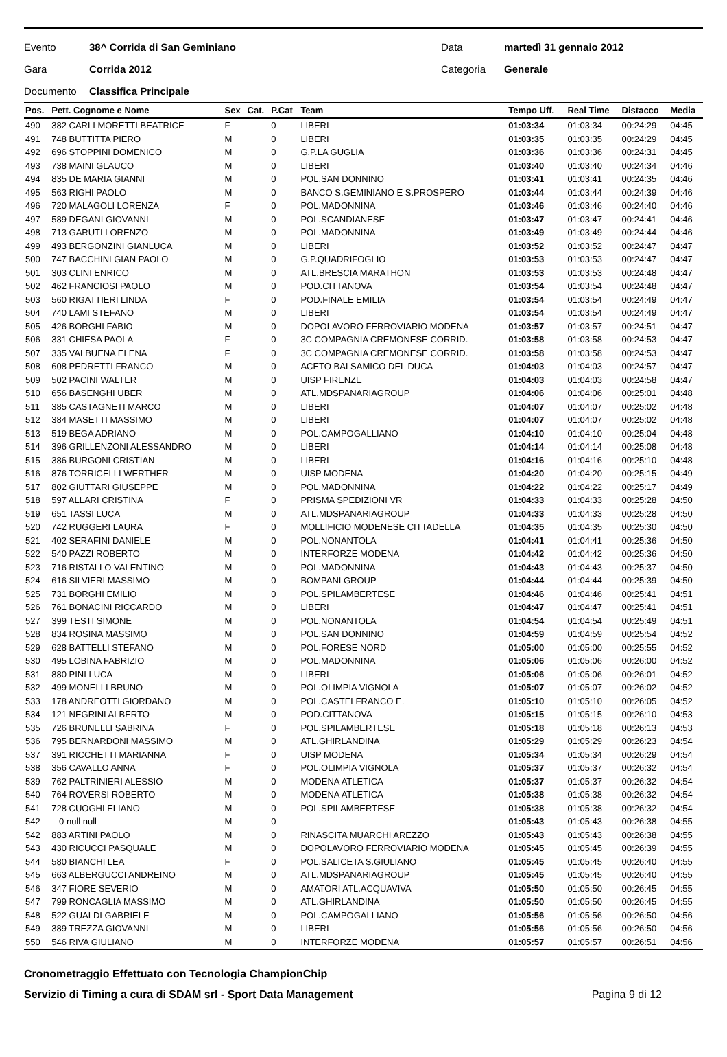Evento 38^ Corrida di San Geminiano Data martedì 31 gennaio 2012
Gara Corrida 2012 Categoria Generale
Documento Classifica Principale
| Pos. | Pett. Cognome e Nome | Sex | Cat. | P.Cat | Team | Tempo Uff. | Real Time | Distacco | Media |
| --- | --- | --- | --- | --- | --- | --- | --- | --- | --- |
| 490 | 382 CARLI MORETTI BEATRICE | F | | 0 | LIBERI | 01:03:34 | 01:03:34 | 00:24:29 | 04:45 |
| 491 | 748 BUTTITTA PIERO | M | | 0 | LIBERI | 01:03:35 | 01:03:35 | 00:24:29 | 04:45 |
| 492 | 696 STOPPINI DOMENICO | M | | 0 | G.P.LA GUGLIA | 01:03:36 | 01:03:36 | 00:24:31 | 04:45 |
| 493 | 738 MAINI GLAUCO | M | | 0 | LIBERI | 01:03:40 | 01:03:40 | 00:24:34 | 04:46 |
| 494 | 835 DE MARIA GIANNI | M | | 0 | POL.SAN DONNINO | 01:03:41 | 01:03:41 | 00:24:35 | 04:46 |
| 495 | 563 RIGHI PAOLO | M | | 0 | BANCO S.GEMINIANO E S.PROSPERO | 01:03:44 | 01:03:44 | 00:24:39 | 04:46 |
| 496 | 720 MALAGOLI LORENZA | F | | 0 | POL.MADONNINA | 01:03:46 | 01:03:46 | 00:24:40 | 04:46 |
| 497 | 589 DEGANI GIOVANNI | M | | 0 | POL.SCANDIANESE | 01:03:47 | 01:03:47 | 00:24:41 | 04:46 |
| 498 | 713 GARUTI LORENZO | M | | 0 | POL.MADONNINA | 01:03:49 | 01:03:49 | 00:24:44 | 04:46 |
| 499 | 493 BERGONZINI GIANLUCA | M | | 0 | LIBERI | 01:03:52 | 01:03:52 | 00:24:47 | 04:47 |
| 500 | 747 BACCHINI GIAN PAOLO | M | | 0 | G.P.QUADRIFOGLIO | 01:03:53 | 01:03:53 | 00:24:47 | 04:47 |
| 501 | 303 CLINI ENRICO | M | | 0 | ATL.BRESCIA MARATHON | 01:03:53 | 01:03:53 | 00:24:48 | 04:47 |
| 502 | 462 FRANCIOSI PAOLO | M | | 0 | POD.CITTANOVA | 01:03:54 | 01:03:54 | 00:24:48 | 04:47 |
| 503 | 560 RIGATTIERI LINDA | F | | 0 | POD.FINALE EMILIA | 01:03:54 | 01:03:54 | 00:24:49 | 04:47 |
| 504 | 740 LAMI STEFANO | M | | 0 | LIBERI | 01:03:54 | 01:03:54 | 00:24:49 | 04:47 |
| 505 | 426 BORGHI FABIO | M | | 0 | DOPOLAVORO FERROVIARIO MODENA | 01:03:57 | 01:03:57 | 00:24:51 | 04:47 |
| 506 | 331 CHIESA PAOLA | F | | 0 | 3C COMPAGNIA CREMONESE CORRID. | 01:03:58 | 01:03:58 | 00:24:53 | 04:47 |
| 507 | 335 VALBUENA ELENA | F | | 0 | 3C COMPAGNIA CREMONESE CORRID. | 01:03:58 | 01:03:58 | 00:24:53 | 04:47 |
| 508 | 608 PEDRETTI FRANCO | M | | 0 | ACETO BALSAMICO DEL DUCA | 01:04:03 | 01:04:03 | 00:24:57 | 04:47 |
| 509 | 502 PACINI WALTER | M | | 0 | UISP FIRENZE | 01:04:03 | 01:04:03 | 00:24:58 | 04:47 |
| 510 | 656 BASENGHI UBER | M | | 0 | ATL.MDSPANARIAGROUP | 01:04:06 | 01:04:06 | 00:25:01 | 04:48 |
| 511 | 385 CASTAGNETI MARCO | M | | 0 | LIBERI | 01:04:07 | 01:04:07 | 00:25:02 | 04:48 |
| 512 | 384 MASETTI MASSIMO | M | | 0 | LIBERI | 01:04:07 | 01:04:07 | 00:25:02 | 04:48 |
| 513 | 519 BEGA ADRIANO | M | | 0 | POL.CAMPOGALLIANO | 01:04:10 | 01:04:10 | 00:25:04 | 04:48 |
| 514 | 396 GRILLENZONI ALESSANDRO | M | | 0 | LIBERI | 01:04:14 | 01:04:14 | 00:25:08 | 04:48 |
| 515 | 386 BURGONI CRISTIAN | M | | 0 | LIBERI | 01:04:16 | 01:04:16 | 00:25:10 | 04:48 |
| 516 | 876 TORRICELLI WERTHER | M | | 0 | UISP MODENA | 01:04:20 | 01:04:20 | 00:25:15 | 04:49 |
| 517 | 802 GIUTTARI GIUSEPPE | M | | 0 | POL.MADONNINA | 01:04:22 | 01:04:22 | 00:25:17 | 04:49 |
| 518 | 597 ALLARI CRISTINA | F | | 0 | PRISMA SPEDIZIONI VR | 01:04:33 | 01:04:33 | 00:25:28 | 04:50 |
| 519 | 651 TASSI LUCA | M | | 0 | ATL.MDSPANARIAGROUP | 01:04:33 | 01:04:33 | 00:25:28 | 04:50 |
| 520 | 742 RUGGERI LAURA | F | | 0 | MOLLIFICIO MODENESE CITTADELLA | 01:04:35 | 01:04:35 | 00:25:30 | 04:50 |
| 521 | 402 SERAFINI DANIELE | M | | 0 | POL.NONANTOLA | 01:04:41 | 01:04:41 | 00:25:36 | 04:50 |
| 522 | 540 PAZZI ROBERTO | M | | 0 | INTERFORZE MODENA | 01:04:42 | 01:04:42 | 00:25:36 | 04:50 |
| 523 | 716 RISTALLO VALENTINO | M | | 0 | POL.MADONNINA | 01:04:43 | 01:04:43 | 00:25:37 | 04:50 |
| 524 | 616 SILVIERI MASSIMO | M | | 0 | BOMPANI GROUP | 01:04:44 | 01:04:44 | 00:25:39 | 04:50 |
| 525 | 731 BORGHI EMILIO | M | | 0 | POL.SPILAMBERTESE | 01:04:46 | 01:04:46 | 00:25:41 | 04:51 |
| 526 | 761 BONACINI RICCARDO | M | | 0 | LIBERI | 01:04:47 | 01:04:47 | 00:25:41 | 04:51 |
| 527 | 399 TESTI SIMONE | M | | 0 | POL.NONANTOLA | 01:04:54 | 01:04:54 | 00:25:49 | 04:51 |
| 528 | 834 ROSINA MASSIMO | M | | 0 | POL.SAN DONNINO | 01:04:59 | 01:04:59 | 00:25:54 | 04:52 |
| 529 | 628 BATTELLI STEFANO | M | | 0 | POL.FORESE NORD | 01:05:00 | 01:05:00 | 00:25:55 | 04:52 |
| 530 | 495 LOBINA FABRIZIO | M | | 0 | POL.MADONNINA | 01:05:06 | 01:05:06 | 00:26:00 | 04:52 |
| 531 | 880 PINI LUCA | M | | 0 | LIBERI | 01:05:06 | 01:05:06 | 00:26:01 | 04:52 |
| 532 | 499 MONELLI BRUNO | M | | 0 | POL.OLIMPIA VIGNOLA | 01:05:07 | 01:05:07 | 00:26:02 | 04:52 |
| 533 | 178 ANDREOTTI GIORDANO | M | | 0 | POL.CASTELFRANCO E. | 01:05:10 | 01:05:10 | 00:26:05 | 04:52 |
| 534 | 121 NEGRINI ALBERTO | M | | 0 | POD.CITTANOVA | 01:05:15 | 01:05:15 | 00:26:10 | 04:53 |
| 535 | 726 BRUNELLI SABRINA | F | | 0 | POL.SPILAMBERTESE | 01:05:18 | 01:05:18 | 00:26:13 | 04:53 |
| 536 | 795 BERNARDONI MASSIMO | M | | 0 | ATL.GHIRLANDINA | 01:05:29 | 01:05:29 | 00:26:23 | 04:54 |
| 537 | 391 RICCHETTI MARIANNA | F | | 0 | UISP MODENA | 01:05:34 | 01:05:34 | 00:26:29 | 04:54 |
| 538 | 356 CAVALLO ANNA | F | | 0 | POL.OLIMPIA VIGNOLA | 01:05:37 | 01:05:37 | 00:26:32 | 04:54 |
| 539 | 762 PALTRINIERI ALESSIO | M | | 0 | MODENA ATLETICA | 01:05:37 | 01:05:37 | 00:26:32 | 04:54 |
| 540 | 764 ROVERSI ROBERTO | M | | 0 | MODENA ATLETICA | 01:05:38 | 01:05:38 | 00:26:32 | 04:54 |
| 541 | 728 CUOGHI ELIANO | M | | 0 | POL.SPILAMBERTESE | 01:05:38 | 01:05:38 | 00:26:32 | 04:54 |
| 542 | 0 null null | M | | 0 | | 01:05:43 | 01:05:43 | 00:26:38 | 04:55 |
| 542 | 883 ARTINI PAOLO | M | | 0 | RINASCITA MUARCHI AREZZO | 01:05:43 | 01:05:43 | 00:26:38 | 04:55 |
| 543 | 430 RICUCCI PASQUALE | M | | 0 | DOPOLAVORO FERROVIARIO MODENA | 01:05:45 | 01:05:45 | 00:26:39 | 04:55 |
| 544 | 580 BIANCHI LEA | F | | 0 | POL.SALICETA S.GIULIANO | 01:05:45 | 01:05:45 | 00:26:40 | 04:55 |
| 545 | 663 ALBERGUCCI ANDREINO | M | | 0 | ATL.MDSPANARIAGROUP | 01:05:45 | 01:05:45 | 00:26:40 | 04:55 |
| 546 | 347 FIORE SEVERIO | M | | 0 | AMATORI ATL.ACQUAVIVA | 01:05:50 | 01:05:50 | 00:26:45 | 04:55 |
| 547 | 799 RONCAGLIA MASSIMO | M | | 0 | ATL.GHIRLANDINA | 01:05:50 | 01:05:50 | 00:26:45 | 04:55 |
| 548 | 522 GUALDI GABRIELE | M | | 0 | POL.CAMPOGALLIANO | 01:05:56 | 01:05:56 | 00:26:50 | 04:56 |
| 549 | 389 TREZZA GIOVANNI | M | | 0 | LIBERI | 01:05:56 | 01:05:56 | 00:26:50 | 04:56 |
| 550 | 546 RIVA GIULIANO | M | | 0 | INTERFORZE MODENA | 01:05:57 | 01:05:57 | 00:26:51 | 04:56 |
Cronometraggio Effettuato con Tecnologia ChampionChip
Servizio di Timing a cura di SDAM srl - Sport Data Management Pagina 9 di 12